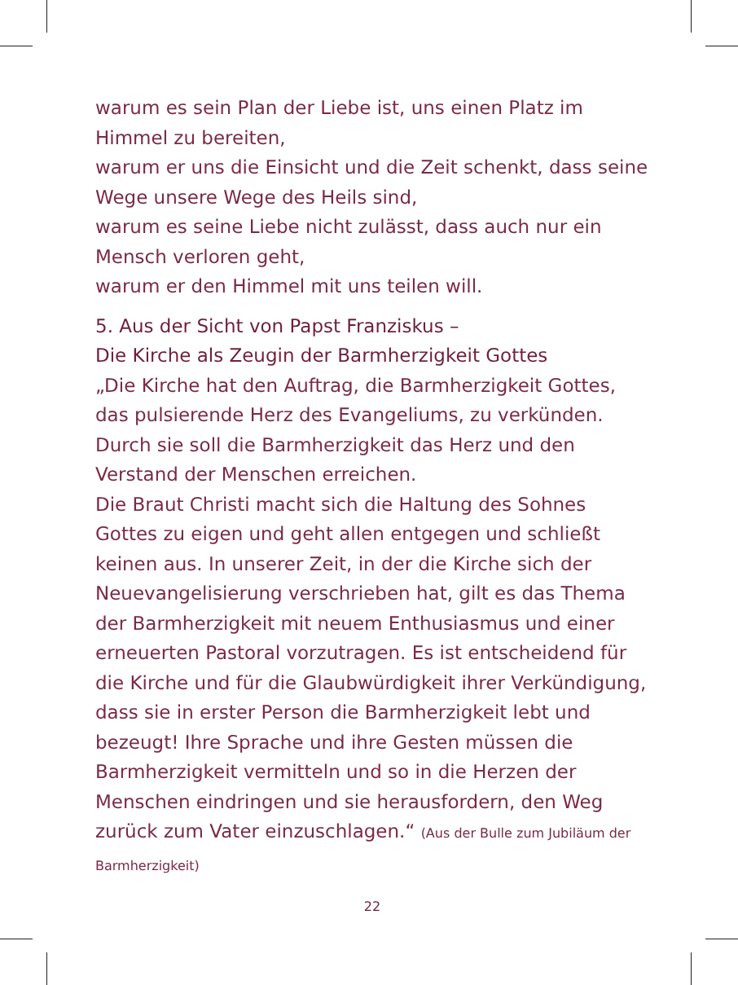warum es sein Plan der Liebe ist, uns einen Platz im Himmel zu bereiten,
warum er uns die Einsicht und die Zeit schenkt, dass seine Wege unsere Wege des Heils sind,
warum es seine Liebe nicht zulässt, dass auch nur ein Mensch verloren geht,
warum er den Himmel mit uns teilen will.
5. Aus der Sicht von Papst Franziskus –
Die Kirche als Zeugin der Barmherzigkeit Gottes
„Die Kirche hat den Auftrag, die Barmherzigkeit Gottes, das pulsierende Herz des Evangeliums, zu verkünden. Durch sie soll die Barmherzigkeit das Herz und den Verstand der Menschen erreichen.
Die Braut Christi macht sich die Haltung des Sohnes Gottes zu eigen und geht allen entgegen und schließt keinen aus. In unserer Zeit, in der die Kirche sich der Neuevangelisierung verschrieben hat, gilt es das Thema der Barmherzigkeit mit neuem Enthusiasmus und einer erneuerten Pastoral vorzutragen. Es ist entscheidend für die Kirche und für die Glaubwürdigkeit ihrer Verkündigung, dass sie in erster Person die Barmherzigkeit lebt und bezeugt! Ihre Sprache und ihre Gesten müssen die Barmherzigkeit vermitteln und so in die Herzen der Menschen eindringen und sie herausfordern, den Weg zurück zum Vater einzuschlagen.“ (Aus der Bulle zum Jubiläum der Barmherzigkeit)
22